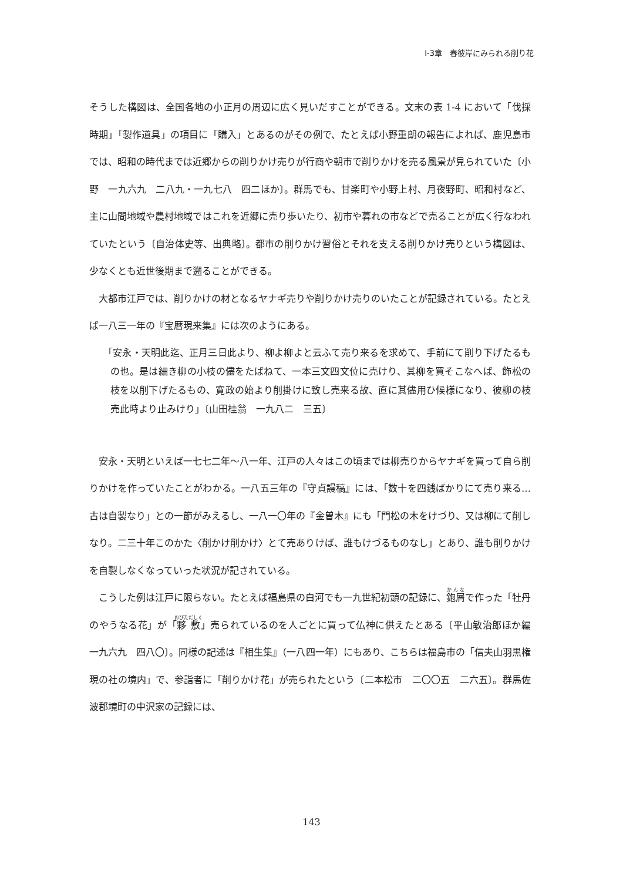Ⅰ-3章　春彼岸にみられる削り花
そうした構図は、全国各地の小正月の周辺に広く見いだすことができる。文末の表 1-4 において「伐採時期」「製作道具」の項目に「購入」とあるのがその例で、たとえば小野重朗の報告によれば、鹿児島市では、昭和の時代までは近郷からの削りかけ売りが行商や朝市で削りかけを売る風景が見られていた〔小野　一九六九　二八九・一九七八　四二ほか〕。群馬でも、甘楽町や小野上村、月夜野町、昭和村など、主に山間地域や農村地域ではこれを近郷に売り歩いたり、初市や暮れの市などで売ることが広く行なわれていたという〔自治体史等、出典略〕。都市の削りかけ習俗とそれを支える削りかけ売りという構図は、少なくとも近世後期まで遡ることができる。
　大都市江戸では、削りかけの材となるヤナギ売りや削りかけ売りのいたことが記録されている。たとえば一八三一年の『宝暦現来集』には次のようにある。
「安永・天明此迄、正月三日此より、柳よ柳よと云ふて売り来るを求めて、手前にて削り下げたるもの也。是は細き柳の小枝の儘をたばねて、一本三文四文位に売けり、其柳を買そこなへば、飾松の枝を以削下げたるもの、寛政の始より削掛けに致し売来る故、直に其儘用ひ候様になり、彼柳の枝売此時より止みけり」〔山田桂翁　一九八二　三五〕
　安永・天明といえば一七七二年～八一年、江戸の人々はこの頃までは柳売りからヤナギを買って自ら削りかけを作っていたことがわかる。一八五三年の『守貞謾稿』には、「数十を四銭ばかりにて売り来る…古は自製なり」との一節がみえるし、一八一〇年の『金曽木』にも「門松の木をけづり、又は柳にて削しなり。二三十年このかた〈削かけ削かけ〉とて売ありけば、誰もけづるものなし」とあり、誰も削りかけを自製しなくなっていった状況が記されている。
　こうした例は江戸に限らない。たとえば福島県の白河でも一九世紀初頭の記録に、鉋屑で作った「牡丹のやうなる花」が「夥敷」売られているのを人ごとに買って仏神に供えたとある〔平山敏治郎ほか編　一九六九　四八〇〕。同様の記述は『相生集』（一八四一年）にもあり、こちらは福島市の「信夫山羽黒権現の社の境内」で、参詣者に「削りかけ花」が売られたという〔二本松市　二〇〇五　二六五〕。群馬佐波郡境町の中沢家の記録には、
143